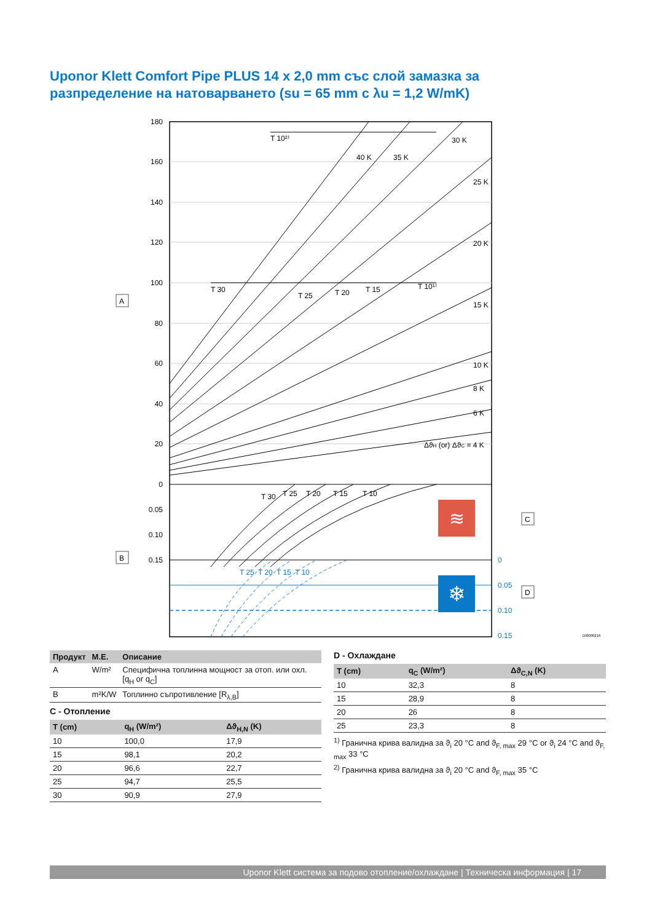Uponor Klett Comfort Pipe PLUS 14 x 2,0 mm със слой замазка за разпределение на натоварването (su = 65 mm с λu = 1,2 W/mK)
180
160
140
120
100
80
60
40
20
0
0.05
0.10
0.15
0
0.05
0.10
0.15
T 10²⁾
40 K
35 K
30 K
25 K
20 K
15 K
10 K
8 K
6 K
ΔϑH (or) ΔϑC = 4 K
T 30
T 25
T 20
T 15
T 10¹⁾
T 30
T 25
T 20
T 15
T 10
T 25
T 20
T 15
T 10
≋
❄
A
B
C
D
DI0000216
| Продукт | М.Е. | Описание |
| --- | --- | --- |
| A | W/m² | Специфична топлинна мощност за отоп. или охл. [q<sub>H</sub> or q<sub>C</sub>] |
| B | m²K/W | Топлинно съпротивление [R<sub>λ,B</sub>] |
C - Отопление
| T (cm) | q<sub>H</sub> (W/m²) | Δϑ<sub>H,N</sub> (K) |
| --- | --- | --- |
| 10 | 100,0 | 17,9 |
| 15 | 98,1 | 20,2 |
| 20 | 96,6 | 22,7 |
| 25 | 94,7 | 25,5 |
| 30 | 90,9 | 27,9 |
D - Охлаждане
| T (cm) | q<sub>C</sub> (W/m²) | Δϑ<sub>C,N</sub> (K) |
| --- | --- | --- |
| 10 | 32,3 | 8 |
| 15 | 28,9 | 8 |
| 20 | 26 | 8 |
| 25 | 23,3 | 8 |
<sup>1)</sup> Гранична крива валидна за ϑ<sub>i</sub> 20 °C and ϑ<sub>F, max</sub> 29 °C or ϑ<sub>i</sub> 24 °C and ϑ<sub>F, max</sub> 33 °C
<sup>2)</sup> Гранична крива валидна за ϑ<sub>i</sub> 20 °C and ϑ<sub>F, max</sub> 35 °C
Uponor Klett система за подово отопление/охлаждане | Техническа информация | 17